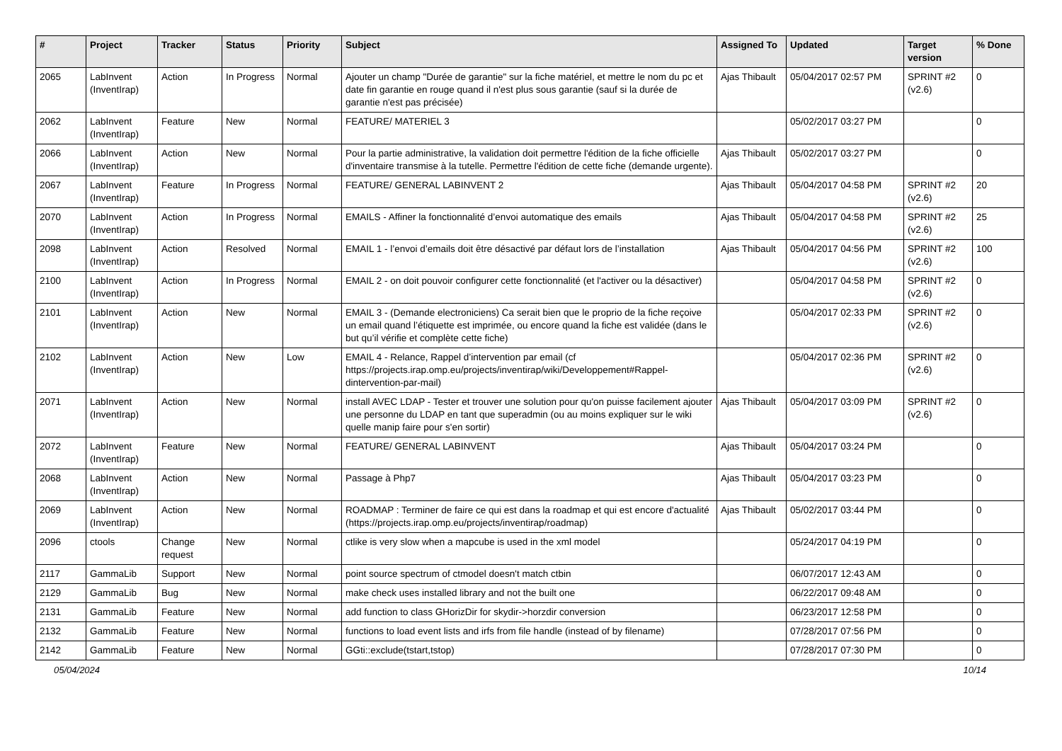| # | Project | Tracker | Status | Priority | Subject | Assigned To | Updated | Target version | % Done |
| --- | --- | --- | --- | --- | --- | --- | --- | --- | --- |
| 2065 | LabInvent (InventIrap) | Action | In Progress | Normal | Ajouter un champ "Durée de garantie" sur la fiche matériel, et mettre le nom du pc et date fin garantie en rouge quand il n'est plus sous garantie (sauf si la durée de garantie n'est pas précisée) | Ajas Thibault | 05/04/2017 02:57 PM | SPRINT #2 (v2.6) | 0 |
| 2062 | LabInvent (InventIrap) | Feature | New | Normal | FEATURE/ MATERIEL 3 | | 05/02/2017 03:27 PM | | 0 |
| 2066 | LabInvent (InventIrap) | Action | New | Normal | Pour la partie administrative, la validation doit permettre l'édition de la fiche officielle d'inventaire transmise à la tutelle. Permettre l'édition de cette fiche (demande urgente). | Ajas Thibault | 05/02/2017 03:27 PM | | 0 |
| 2067 | LabInvent (InventIrap) | Feature | In Progress | Normal | FEATURE/ GENERAL LABINVENT 2 | Ajas Thibault | 05/04/2017 04:58 PM | SPRINT #2 (v2.6) | 20 |
| 2070 | LabInvent (InventIrap) | Action | In Progress | Normal | EMAILS - Affiner la fonctionnalité d’envoi automatique des emails | Ajas Thibault | 05/04/2017 04:58 PM | SPRINT #2 (v2.6) | 25 |
| 2098 | LabInvent (InventIrap) | Action | Resolved | Normal | EMAIL 1 - l’envoi d’emails doit être désactivé par défaut lors de l’installation | Ajas Thibault | 05/04/2017 04:56 PM | SPRINT #2 (v2.6) | 100 |
| 2100 | LabInvent (InventIrap) | Action | In Progress | Normal | EMAIL 2 - on doit pouvoir configurer cette fonctionnalité (et l'activer ou la désactiver) | | 05/04/2017 04:58 PM | SPRINT #2 (v2.6) | 0 |
| 2101 | LabInvent (InventIrap) | Action | New | Normal | EMAIL 3 - (Demande electroniciens) Ca serait bien que le proprio de la fiche reçoive un email quand l’étiquette est imprimée, ou encore quand la fiche est validée (dans le but qu’il vérifie et complète cette fiche) | | 05/04/2017 02:33 PM | SPRINT #2 (v2.6) | 0 |
| 2102 | LabInvent (InventIrap) | Action | New | Low | EMAIL 4 - Relance, Rappel d’intervention par email (cf https://projects.irap.omp.eu/projects/inventirap/wiki/Developpement#Rappel-dintervention-par-mail) | | 05/04/2017 02:36 PM | SPRINT #2 (v2.6) | 0 |
| 2071 | LabInvent (InventIrap) | Action | New | Normal | install AVEC LDAP - Tester et trouver une solution pour qu'on puisse facilement ajouter une personne du LDAP en tant que superadmin (ou au moins expliquer sur le wiki quelle manip faire pour s'en sortir) | Ajas Thibault | 05/04/2017 03:09 PM | SPRINT #2 (v2.6) | 0 |
| 2072 | LabInvent (InventIrap) | Feature | New | Normal | FEATURE/ GENERAL LABINVENT | Ajas Thibault | 05/04/2017 03:24 PM | | 0 |
| 2068 | LabInvent (InventIrap) | Action | New | Normal | Passage à Php7 | Ajas Thibault | 05/04/2017 03:23 PM | | 0 |
| 2069 | LabInvent (InventIrap) | Action | New | Normal | ROADMAP : Terminer de faire ce qui est dans la roadmap et qui est encore d'actualité (https://projects.irap.omp.eu/projects/inventirap/roadmap) | Ajas Thibault | 05/02/2017 03:44 PM | | 0 |
| 2096 | ctools | Change request | New | Normal | ctlike is very slow when a mapcube is used in the xml model | | 05/24/2017 04:19 PM | | 0 |
| 2117 | GammaLib | Support | New | Normal | point source spectrum of ctmodel doesn't match ctbin | | 06/07/2017 12:43 AM | | 0 |
| 2129 | GammaLib | Bug | New | Normal | make check uses installed library and not the built one | | 06/22/2017 09:48 AM | | 0 |
| 2131 | GammaLib | Feature | New | Normal | add function to class GHorizDir for skydir->horzdir conversion | | 06/23/2017 12:58 PM | | 0 |
| 2132 | GammaLib | Feature | New | Normal | functions to load event lists and irfs from file handle (instead of by filename) | | 07/28/2017 07:56 PM | | 0 |
| 2142 | GammaLib | Feature | New | Normal | GGti::exclude(tstart,tstop) | | 07/28/2017 07:30 PM | | 0 |
05/04/2024 10/14